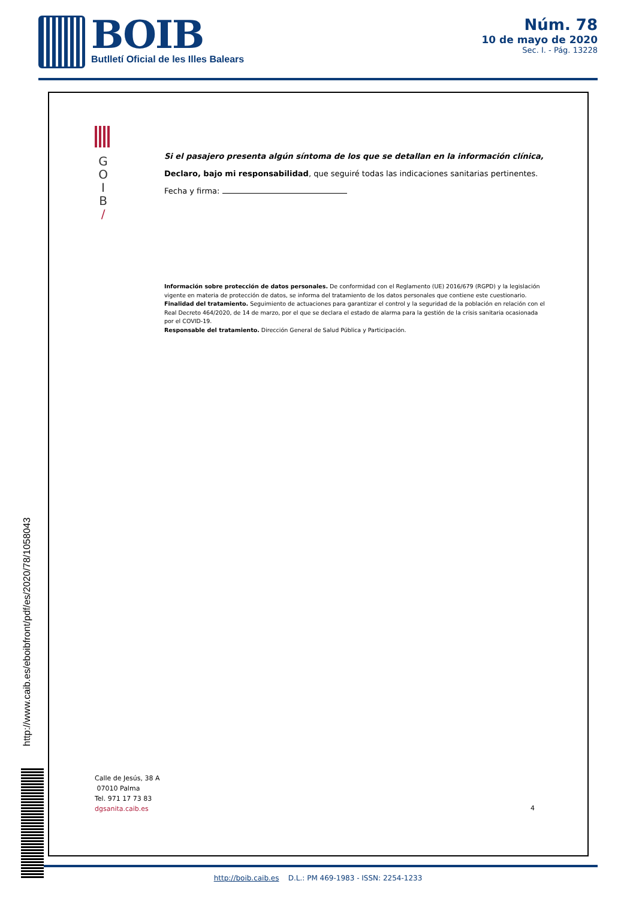BOIB
Butlletí Oficial de les Illes Balears
Núm. 78
10 de mayo de 2020
Sec. I. - Pág. 13228
G
O
I
B
/
Si el pasajero presenta algún síntoma de los que se detallan en la información clínica,
Declaro, bajo mi responsabilidad, que seguiré todas las indicaciones sanitarias pertinentes.
Fecha y firma:
Información sobre protección de datos personales. De conformidad con el Reglamento (UE) 2016/679 (RGPD) y la legislación vigente en materia de protección de datos, se informa del tratamiento de los datos personales que contiene este cuestionario.
Finalidad del tratamiento. Seguimiento de actuaciones para garantizar el control y la seguridad de la población en relación con el Real Decreto 464/2020, de 14 de marzo, por el que se declara el estado de alarma para la gestión de la crisis sanitaria ocasionada por el COVID-19.
Responsable del tratamiento. Dirección General de Salud Pública y Participación.
Calle de Jesús, 38 A
07010 Palma
Tel. 971 17 73 83
dgsanita.caib.es
4
http://www.caib.es/eboibfront/pdf/es/2020/78/1058043
http://boib.caib.es D.L.: PM 469-1983 - ISSN: 2254-1233